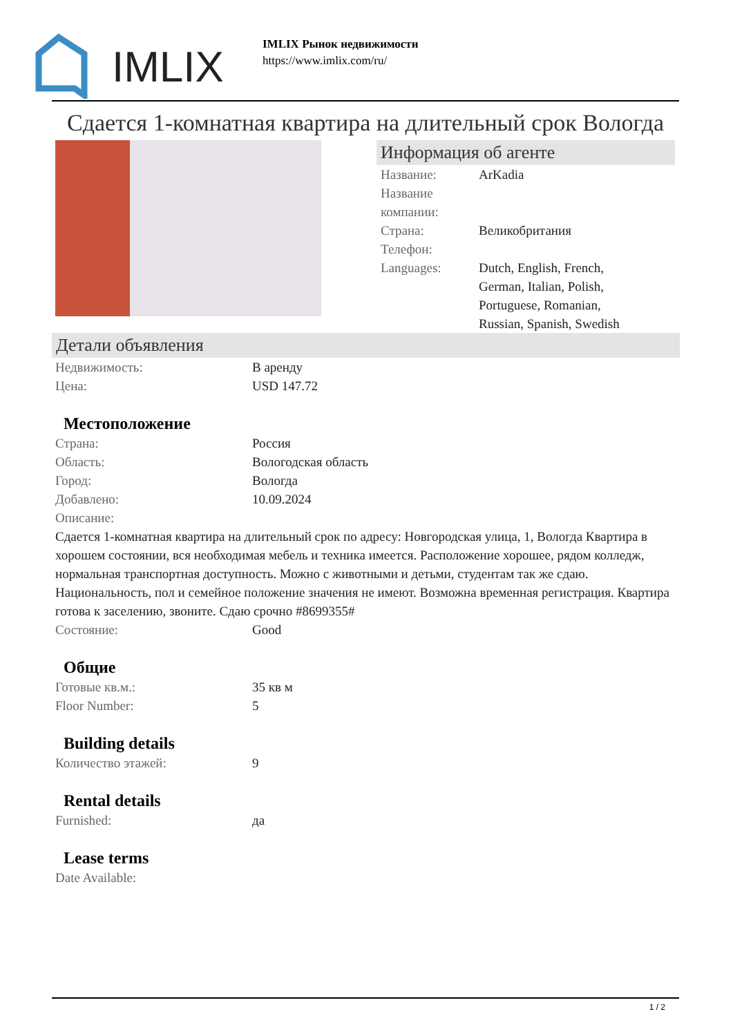IMLIX
IMLIX Рынок недвижимости
https://www.imlix.com/ru/
Сдается 1-комнатная квартира на длительный срок Вологда
Информация об агенте
Название: ArKadia
Название компании:
Страна: Великобритания
Телефон:
Languages: Dutch, English, French, German, Italian, Polish, Portuguese, Romanian, Russian, Spanish, Swedish
Детали объявления
Недвижимость: В аренду
Цена: USD 147.72
Местоположение
Страна: Россия
Область: Вологодская область
Город: Вологда
Добавлено: 10.09.2024
Описание:
Сдается 1-комнатная квартира на длительный срок по адресу: Новгородская улица, 1, Вологда Квартира в хорошем состоянии, вся необходимая мебель и техника имеется. Расположение хорошее, рядом колледж, нормальная транспортная доступность. Можно с животными и детьми, студентам так же сдаю. Национальность, пол и семейное положение значения не имеют. Возможна временная регистрация. Квартира готова к заселению, звоните. Сдаю срочно #8699355#
Состояние: Good
Общие
Готовые кв.м.: 35 кв м
Floor Number: 5
Building details
Количество этажей: 9
Rental details
Furnished: да
Lease terms
Date Available:
1 / 2